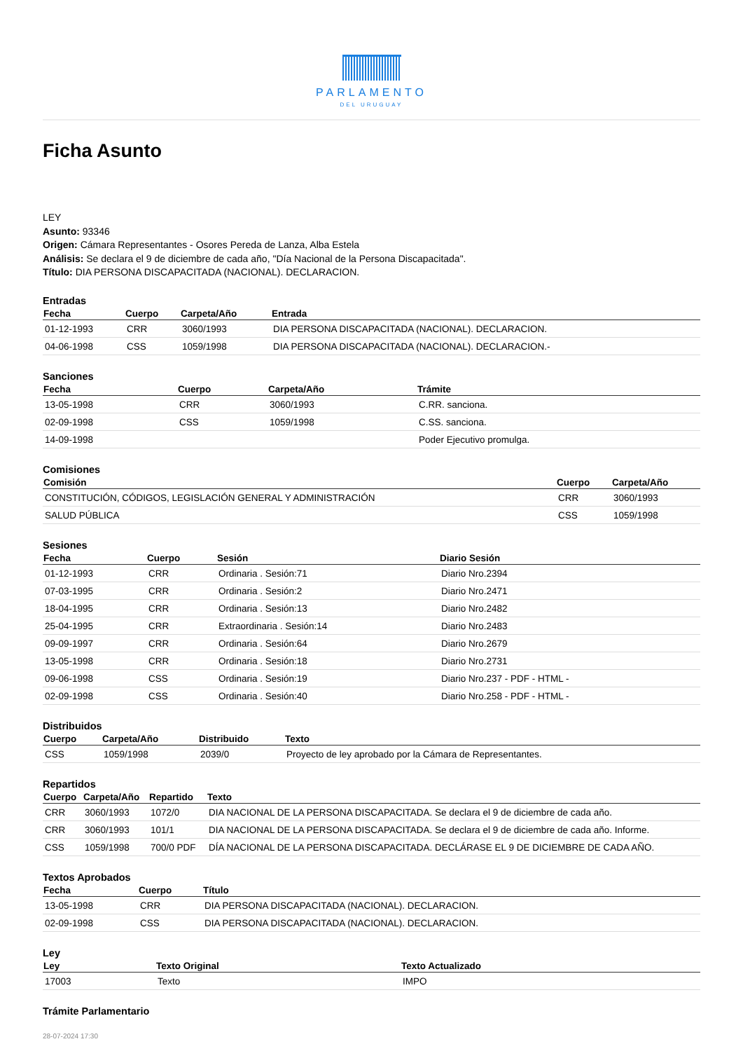PARLAMENTO
DEL URUGUAY
Ficha Asunto
LEY
Asunto: 93346
Origen: Cámara Representantes - Osores Pereda de Lanza, Alba Estela
Análisis: Se declara el 9 de diciembre de cada año, "Día Nacional de la Persona Discapacitada".
Título: DIA PERSONA DISCAPACITADA (NACIONAL). DECLARACION.
Entradas
| Fecha | Cuerpo | Carpeta/Año | Entrada |
| --- | --- | --- | --- |
| 01-12-1993 | CRR | 3060/1993 | DIA PERSONA DISCAPACITADA (NACIONAL). DECLARACION. |
| 04-06-1998 | CSS | 1059/1998 | DIA PERSONA DISCAPACITADA (NACIONAL). DECLARACION.- |
Sanciones
| Fecha | Cuerpo | Carpeta/Año | Trámite |
| --- | --- | --- | --- |
| 13-05-1998 | CRR | 3060/1993 | C.RR. sanciona. |
| 02-09-1998 | CSS | 1059/1998 | C.SS. sanciona. |
| 14-09-1998 | | | Poder Ejecutivo promulga. |
Comisiones
| Comisión | Cuerpo | Carpeta/Año |
| --- | --- | --- |
| CONSTITUCIÓN, CÓDIGOS, LEGISLACIÓN GENERAL Y ADMINISTRACIÓN | CRR | 3060/1993 |
| SALUD PÚBLICA | CSS | 1059/1998 |
Sesiones
| Fecha | Cuerpo | Sesión | Diario Sesión |
| --- | --- | --- | --- |
| 01-12-1993 | CRR | Ordinaria . Sesión:71 | Diario Nro.2394 |
| 07-03-1995 | CRR | Ordinaria . Sesión:2 | Diario Nro.2471 |
| 18-04-1995 | CRR | Ordinaria . Sesión:13 | Diario Nro.2482 |
| 25-04-1995 | CRR | Extraordinaria . Sesión:14 | Diario Nro.2483 |
| 09-09-1997 | CRR | Ordinaria . Sesión:64 | Diario Nro.2679 |
| 13-05-1998 | CRR | Ordinaria . Sesión:18 | Diario Nro.2731 |
| 09-06-1998 | CSS | Ordinaria . Sesión:19 | Diario Nro.237 - PDF - HTML - |
| 02-09-1998 | CSS | Ordinaria . Sesión:40 | Diario Nro.258 - PDF - HTML - |
Distribuidos
| Cuerpo | Carpeta/Año | Distribuido | Texto |
| --- | --- | --- | --- |
| CSS | 1059/1998 | 2039/0 | Proyecto de ley aprobado por la Cámara de Representantes. |
Repartidos
| Cuerpo | Carpeta/Año | Repartido | Texto |
| --- | --- | --- | --- |
| CRR | 3060/1993 | 1072/0 | DIA NACIONAL DE LA PERSONA DISCAPACITADA. Se declara el 9 de diciembre de cada año. |
| CRR | 3060/1993 | 101/1 | DIA NACIONAL DE LA PERSONA DISCAPACITADA. Se declara el 9 de diciembre de cada año. Informe. |
| CSS | 1059/1998 | 700/0 PDF | DÍA NACIONAL DE LA PERSONA DISCAPACITADA. DECLÁRASE EL 9 DE DICIEMBRE DE CADA AÑO. |
Textos Aprobados
| Fecha | Cuerpo | Título |
| --- | --- | --- |
| 13-05-1998 | CRR | DIA PERSONA DISCAPACITADA (NACIONAL). DECLARACION. |
| 02-09-1998 | CSS | DIA PERSONA DISCAPACITADA (NACIONAL). DECLARACION. |
Ley
| Ley | Texto Original | Texto Actualizado |
| --- | --- | --- |
| 17003 | Texto | IMPO |
Trámite Parlamentario
28-07-2024 17:30